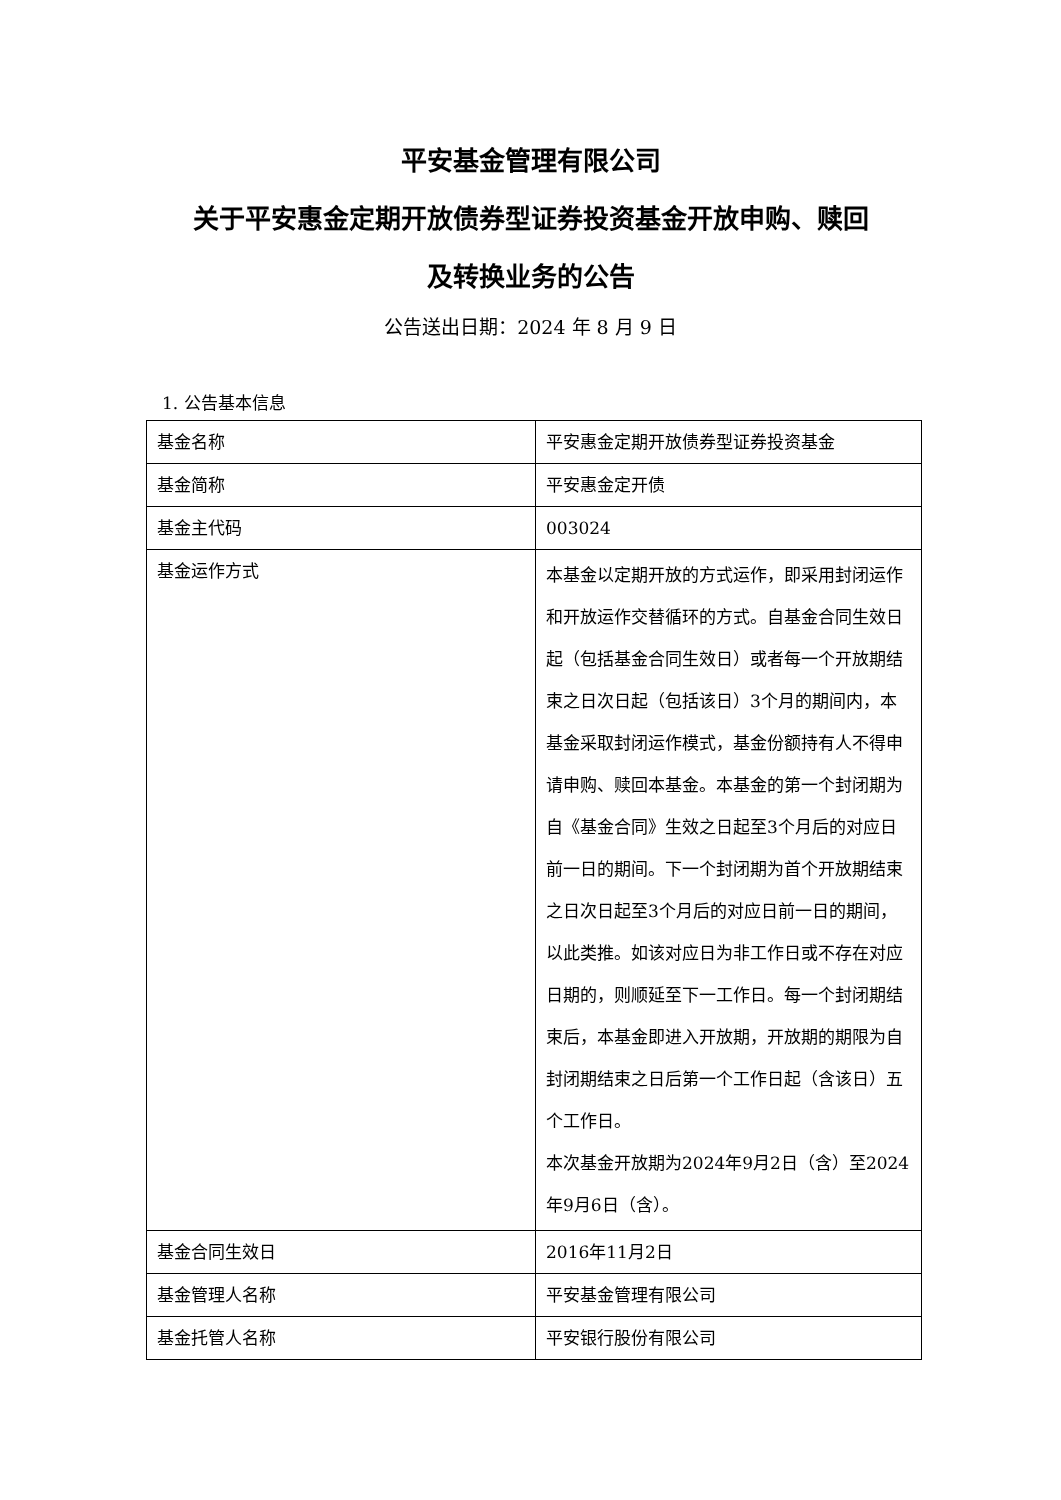平安基金管理有限公司
关于平安惠金定期开放债券型证券投资基金开放申购、赎回
及转换业务的公告
公告送出日期：2024 年 8 月 9 日
1. 公告基本信息
| 基金名称 | 平安惠金定期开放债券型证券投资基金 |
| 基金简称 | 平安惠金定开债 |
| 基金主代码 | 003024 |
| 基金运作方式 | 本基金以定期开放的方式运作，即采用封闭运作和开放运作交替循环的方式。自基金合同生效日起（包括基金合同生效日）或者每一个开放期结束之日次日起（包括该日）3个月的期间内，本基金采取封闭运作模式，基金份额持有人不得申请申购、赎回本基金。本基金的第一个封闭期为自《基金合同》生效之日起至3个月后的对应日前一日的期间。下一个封闭期为首个开放期结束之日次日起至3个月后的对应日前一日的期间，以此类推。如该对应日为非工作日或不存在对应日期的，则顺延至下一工作日。每一个封闭期结束后，本基金即进入开放期，开放期的期限为自封闭期结束之日后第一个工作日起（含该日）五个工作日。 本次基金开放期为2024年9月2日（含）至2024年9月6日（含）。 |
| 基金合同生效日 | 2016年11月2日 |
| 基金管理人名称 | 平安基金管理有限公司 |
| 基金托管人名称 | 平安银行股份有限公司 |